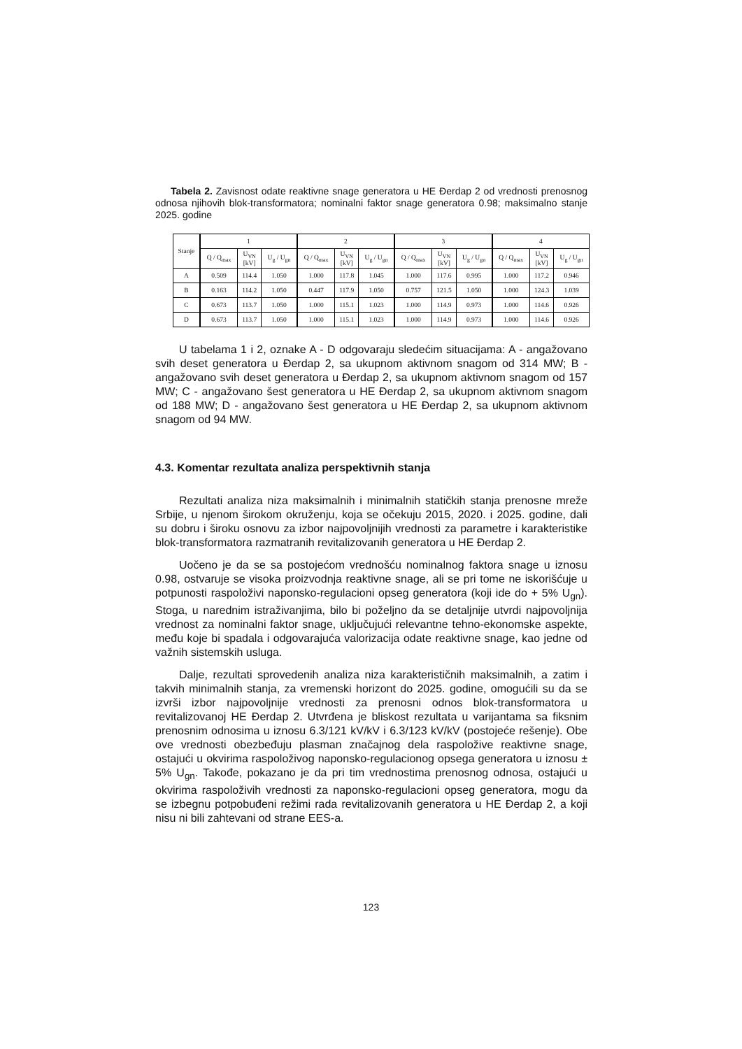Tabela 2. Zavisnost odate reaktivne snage generatora u HE Đerdap 2 od vrednosti prenosnog odnosa njihovih blok-transformatora; nominalni faktor snage generatora 0.98; maksimalno stanje 2025. godine
| Stanje | 1 | | | 2 | | | 3 | | | 4 | | |
| --- | --- | --- | --- | --- | --- | --- | --- | --- | --- | --- | --- | --- |
| | Q / Q<sub>max</sub> | U<sub>VN</sub> [kV] | U<sub>g</sub> / U<sub>gn</sub> | Q / Q<sub>max</sub> | U<sub>VN</sub> [kV] | U<sub>g</sub> / U<sub>gn</sub> | Q / Q<sub>max</sub> | U<sub>VN</sub> [kV] | U<sub>g</sub> / U<sub>gn</sub> | Q / Q<sub>max</sub> | U<sub>VN</sub> [kV] | U<sub>g</sub> / U<sub>gn</sub> |
| A | 0.509 | 114.4 | 1.050 | 1.000 | 117.8 | 1.045 | 1.000 | 117.6 | 0.995 | 1.000 | 117.2 | 0.946 |
| B | 0.163 | 114.2 | 1.050 | 0.447 | 117.9 | 1.050 | 0.757 | 121.5 | 1.050 | 1.000 | 124.3 | 1.039 |
| C | 0.673 | 113.7 | 1.050 | 1.000 | 115.1 | 1.023 | 1.000 | 114.9 | 0.973 | 1.000 | 114.6 | 0.926 |
| D | 0.673 | 113.7 | 1.050 | 1.000 | 115.1 | 1.023 | 1.000 | 114.9 | 0.973 | 1.000 | 114.6 | 0.926 |
U tabelama 1 i 2, oznake A - D odgovaraju sledećim situacijama: A - angažovano svih deset generatora u Đerdap 2, sa ukupnom aktivnom snagom od 314 MW; B - angažovano svih deset generatora u Đerdap 2, sa ukupnom aktivnom snagom od 157 MW; C - angažovano šest generatora u HE Đerdap 2, sa ukupnom aktivnom snagom od 188 MW; D - angažovano šest generatora u HE Đerdap 2, sa ukupnom aktivnom snagom od 94 MW.
4.3. Komentar rezultata analiza perspektivnih stanja
Rezultati analiza niza maksimalnih i minimalnih statičkih stanja prenosne mreže Srbije, u njenom širokom okruženju, koja se očekuju 2015, 2020. i 2025. godine, dali su dobru i široku osnovu za izbor najpovoljnijih vrednosti za parametre i karakteristike blok-transformatora razmatranih revitalizovanih genera­tora u HE Đerdap 2.
Uočeno je da se sa postojećom vrednošću nominalnog faktora snage u iznosu 0.98, ostvaruje se visoka proizvodnja reaktivne snage, ali se pri tome ne iskorišćuje u potpunosti raspoloživi naponsko-regulacioni opseg generatora (koji ide do + 5% U<sub>gn</sub>). Stoga, u narednim istraživanjima, bilo bi poželjno da se detaljnije utvrdi najpovoljnija vrednost za nominalni faktor snage, uključujući relevantne tehno-ekonomske aspekte, među koje bi spadala i odgovarajuća valorizacija odate reaktivne snage, kao jedne od važnih sistemskih usluga.
Dalje, rezultati sprovedenih analiza niza karakterističnih maksimalnih, a zatim i takvih minimalnih stanja, za vremenski horizont do 2025. godine, omogućili su da se izvrši izbor najpovoljnije vrednosti za prenosni odnos blok-transformatora u revitalizovanoj HE Đerdap 2. Utvrđena je bliskost rezultata u varijantama sa fiksnim prenosnim odnosima u iznosu 6.3/121 kV/kV i 6.3/123 kV/kV (postojeće rešenje). Obe ove vrednosti obezbeđuju plasman značajnog dela raspoložive reaktivne snage, ostajući u okvirima raspoloživog naponsko-regulacionog opsega generatora u iznosu ± 5% U<sub>gn</sub>. Takođe, pokazano je da pri tim vrednostima prenosnog odnosa, ostajući u okvirima raspoloživih vrednosti za naponsko-regulacioni opseg generatora, mogu da se izbegnu potpobuđeni režimi rada revitalizovanih generatora u HE Đerdap 2, a koji nisu ni bili zahtevani od strane EES-a.
123